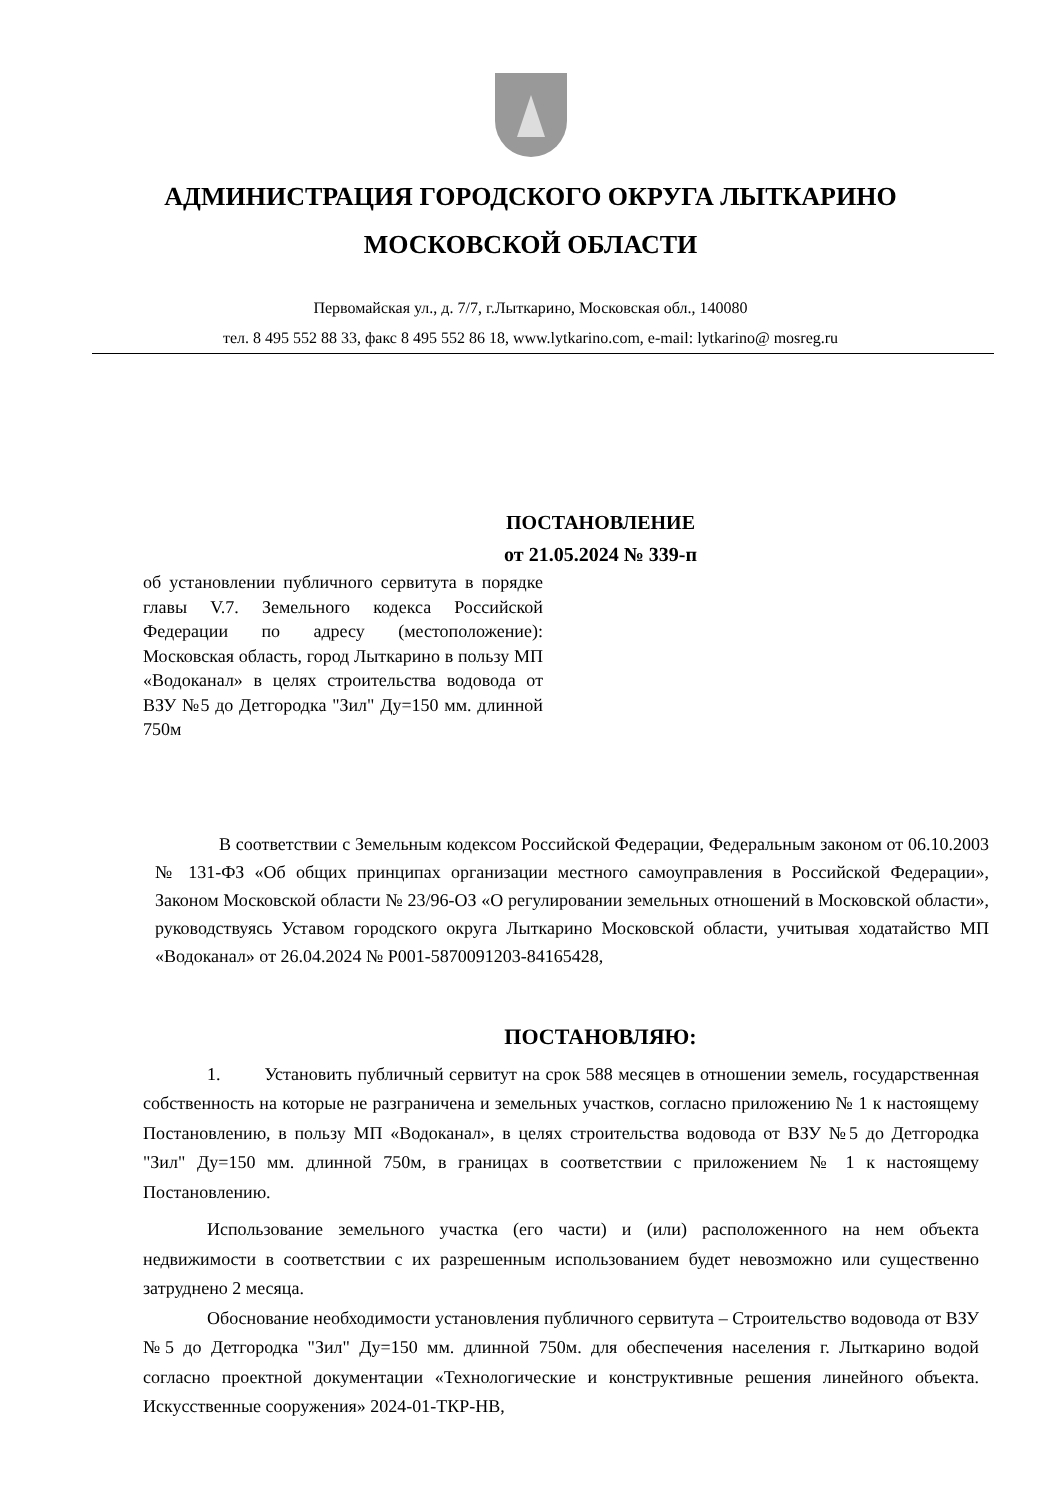АДМИНИСТРАЦИЯ ГОРОДСКОГО ОКРУГА ЛЫТКАРИНО
МОСКОВСКОЙ ОБЛАСТИ
Первомайская ул., д. 7/7, г.Лыткарино, Московская обл., 140080
тел. 8 495 552 88 33, факс 8 495 552 86 18, www.lytkarino.com, e-mail: lytkarino@ mosreg.ru
ПОСТАНОВЛЕНИЕ
от 21.05.2024 № 339-п
об установлении публичного сервитута в порядке главы V.7. Земельного кодекса Российской Федерации по адресу (местоположение): Московская область, город Лыткарино в пользу МП «Водоканал» в целях строительства водовода от ВЗУ №5 до Детгородка "Зил" Ду=150 мм. длинной 750м
В соответствии с Земельным кодексом Российской Федерации, Федеральным законом от 06.10.2003 № 131-ФЗ «Об общих принципах организации местного самоуправления в Российской Федерации», Законом Московской области № 23/96-ОЗ «О регулировании земельных отношений в Московской области», руководствуясь Уставом городского округа Лыткарино Московской области, учитывая ходатайство МП «Водоканал» от 26.04.2024 № Р001-5870091203-84165428,
ПОСТАНОВЛЯЮ:
1. Установить публичный сервитут на срок 588 месяцев в отношении земель, государственная собственность на которые не разграничена и земельных участков, согласно приложению № 1 к настоящему Постановлению, в пользу МП «Водоканал», в целях строительства водовода от ВЗУ №5 до Детгородка "Зил" Ду=150 мм. длинной 750м, в границах в соответствии с приложением № 1 к настоящему Постановлению.
Использование земельного участка (его части) и (или) расположенного на нем объекта недвижимости в соответствии с их разрешенным использованием будет невозможно или существенно затруднено 2 месяца.
Обоснование необходимости установления публичного сервитута – Строительство водовода от ВЗУ №5 до Детгородка "Зил" Ду=150 мм. длинной 750м. для обеспечения населения г. Лыткарино водой согласно проектной документации «Технологические и конструктивные решения линейного объекта. Искусственные сооружения» 2024-01-ТКР-НВ,